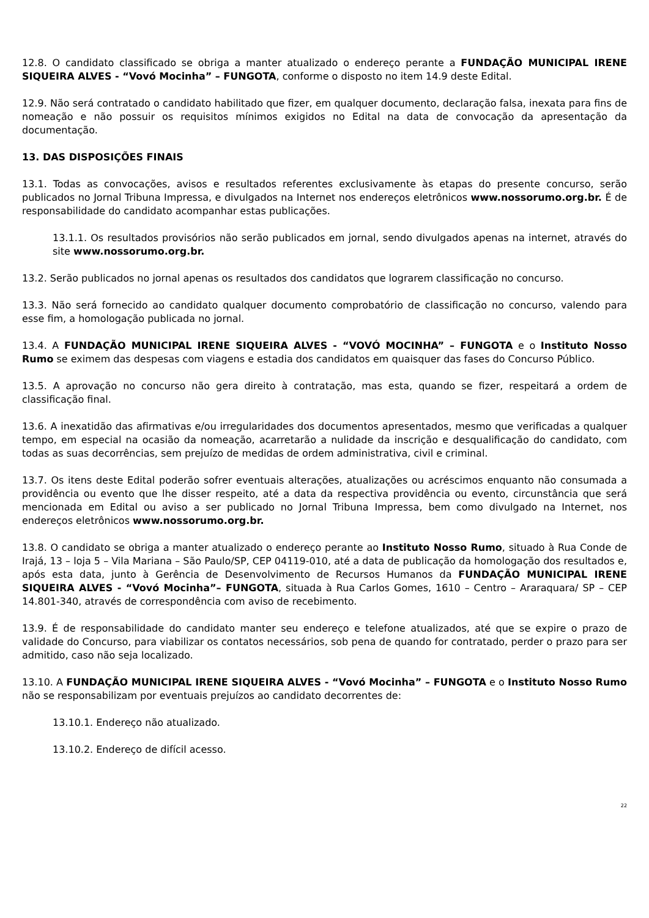12.8. O candidato classificado se obriga a manter atualizado o endereço perante a FUNDAÇÃO MUNICIPAL IRENE SIQUEIRA ALVES - “Vovó Mocinha” – FUNGOTA, conforme o disposto no item 14.9 deste Edital.
12.9. Não será contratado o candidato habilitado que fizer, em qualquer documento, declaração falsa, inexata para fins de nomeação e não possuir os requisitos mínimos exigidos no Edital na data de convocação da apresentação da documentação.
13. DAS DISPOSIÇÕES FINAIS
13.1. Todas as convocações, avisos e resultados referentes exclusivamente às etapas do presente concurso, serão publicados no Jornal Tribuna Impressa, e divulgados na Internet nos endereços eletrônicos www.nossorumo.org.br. É de responsabilidade do candidato acompanhar estas publicações.
13.1.1. Os resultados provisórios não serão publicados em jornal, sendo divulgados apenas na internet, através do site www.nossorumo.org.br.
13.2. Serão publicados no jornal apenas os resultados dos candidatos que lograrem classificação no concurso.
13.3. Não será fornecido ao candidato qualquer documento comprobatório de classificação no concurso, valendo para esse fim, a homologação publicada no jornal.
13.4. A FUNDAÇÃO MUNICIPAL IRENE SIQUEIRA ALVES - “VOVÓ MOCINHA” – FUNGOTA e o Instituto Nosso Rumo se eximem das despesas com viagens e estadia dos candidatos em quaisquer das fases do Concurso Público.
13.5. A aprovação no concurso não gera direito à contratação, mas esta, quando se fizer, respeitará a ordem de classificação final.
13.6. A inexatidão das afirmativas e/ou irregularidades dos documentos apresentados, mesmo que verificadas a qualquer tempo, em especial na ocasião da nomeação, acarretarão a nulidade da inscrição e desqualificação do candidato, com todas as suas decorrências, sem prejuízo de medidas de ordem administrativa, civil e criminal.
13.7. Os itens deste Edital poderão sofrer eventuais alterações, atualizações ou acréscimos enquanto não consumada a providência ou evento que lhe disser respeito, até a data da respectiva providência ou evento, circunstância que será mencionada em Edital ou aviso a ser publicado no Jornal Tribuna Impressa, bem como divulgado na Internet, nos endereços eletrônicos www.nossorumo.org.br.
13.8. O candidato se obriga a manter atualizado o endereço perante ao Instituto Nosso Rumo, situado à Rua Conde de Irajá, 13 – loja 5 – Vila Mariana – São Paulo/SP, CEP 04119-010, até a data de publicação da homologação dos resultados e, após esta data, junto à Gerência de Desenvolvimento de Recursos Humanos da FUNDAÇÃO MUNICIPAL IRENE SIQUEIRA ALVES - “Vovó Mocinha”– FUNGOTA, situada à Rua Carlos Gomes, 1610 – Centro – Araraquara/ SP – CEP 14.801-340, através de correspondência com aviso de recebimento.
13.9. É de responsabilidade do candidato manter seu endereço e telefone atualizados, até que se expire o prazo de validade do Concurso, para viabilizar os contatos necessários, sob pena de quando for contratado, perder o prazo para ser admitido, caso não seja localizado.
13.10. A FUNDAÇÃO MUNICIPAL IRENE SIQUEIRA ALVES - “Vovó Mocinha” – FUNGOTA e o Instituto Nosso Rumo não se responsabilizam por eventuais prejuízos ao candidato decorrentes de:
13.10.1. Endereço não atualizado.
13.10.2. Endereço de difícil acesso.
22